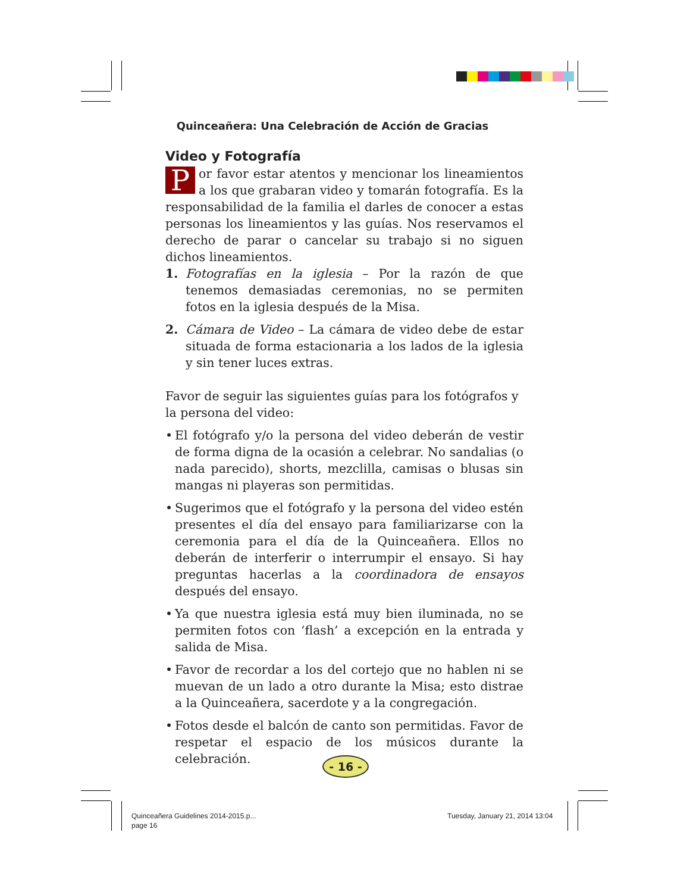Quinceañera: Una Celebración de Acción de Gracias
Video y Fotografía
Por favor estar atentos y mencionar los lineamientos a los que grabaran video y tomarán fotografía. Es la responsabilidad de la familia el darles de conocer a estas personas los lineamientos y las guías. Nos reservamos el derecho de parar o cancelar su trabajo si no siguen dichos lineamientos.
1. Fotografías en la iglesia – Por la razón de que tenemos demasiadas ceremonias, no se permiten fotos en la iglesia después de la Misa.
2. Cámara de Video – La cámara de video debe de estar situada de forma estacionaria a los lados de la iglesia y sin tener luces extras.
Favor de seguir las siguientes guías para los fotógrafos y la persona del video:
• El fotógrafo y/o la persona del video deberán de vestir de forma digna de la ocasión a celebrar. No sandalias (o nada parecido), shorts, mezclilla, camisas o blusas sin mangas ni playeras son permitidas.
• Sugerimos que el fotógrafo y la persona del video estén presentes el día del ensayo para familiarizarse con la ceremonia para el día de la Quinceañera. Ellos no deberán de interferir o interrumpir el ensayo. Si hay preguntas hacerlas a la coordinadora de ensayos después del ensayo.
• Ya que nuestra iglesia está muy bien iluminada, no se permiten fotos con ‘flash’ a excepción en la entrada y salida de Misa.
• Favor de recordar a los del cortejo que no hablen ni se muevan de un lado a otro durante la Misa; esto distrae a la Quinceañera, sacerdote y a la congregación.
• Fotos desde el balcón de canto son permitidas. Favor de respetar el espacio de los músicos durante la celebración.
- 16 -
Quinceañera Guidelines 2014-2015.p...
page 16
Tuesday, January 21, 2014 13:04